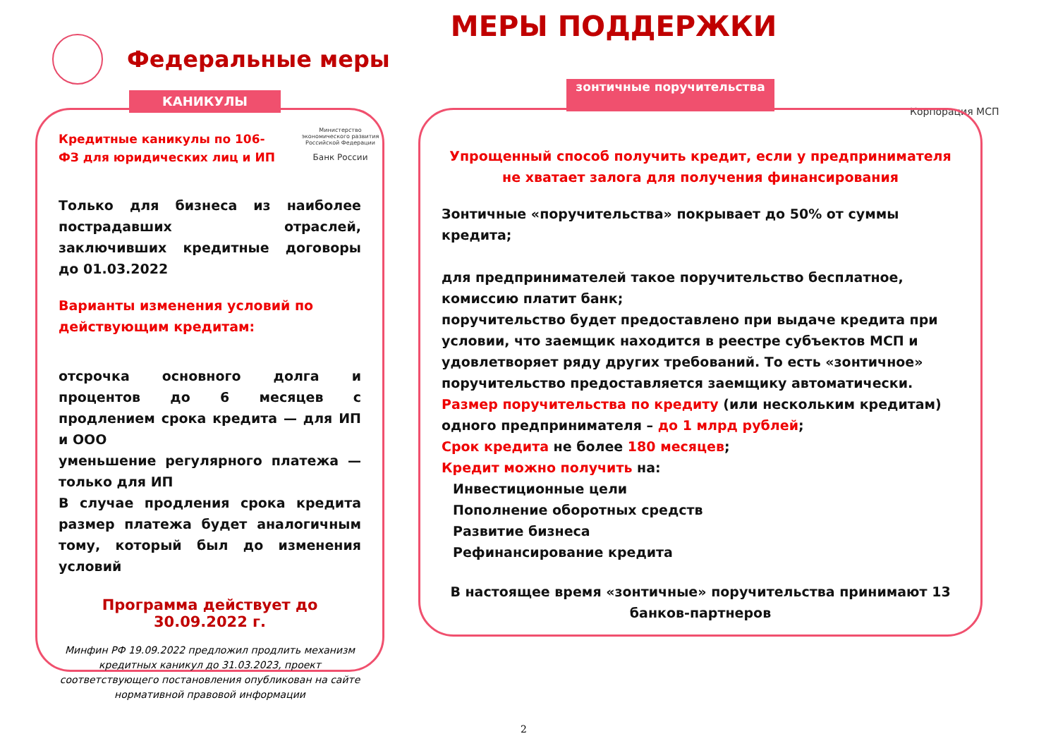МЕРЫ ПОДДЕРЖКИ
Федеральные меры
КАНИКУЛЫ
зонтичные поручительства
Министерство экономического развития Российской Федерации
Банк России
Корпорация МСП
Кредитные каникулы по 106-ФЗ для юридических лиц и ИП
Только для бизнеса из наиболее пострадавших отраслей, заключивших кредитные договоры до 01.03.2022
Варианты изменения условий по действующим кредитам:
отсрочка основного долга и процентов до 6 месяцев с продлением срока кредита — для ИП и ООО
уменьшение регулярного платежа — только для ИП
В случае продления срока кредита размер платежа будет аналогичным тому, который был до изменения условий
Программа действует до
30.09.2022 г.
Минфин РФ 19.09.2022 предложил продлить механизм кредитных каникул до 31.03.2023, проект соответствующего постановления опубликован на сайте нормативной правовой информации
Упрощенный способ получить кредит, если у предпринимателя не хватает залога для получения финансирования
Зонтичные «поручительства» покрывает до 50% от суммы кредита;
для предпринимателей такое поручительство бесплатное, комиссию платит банк;
поручительство будет предоставлено при выдаче кредита при условии, что заемщик находится в реестре субъектов МСП и удовлетворяет ряду других требований. То есть «зонтичное» поручительство предоставляется заемщику автоматически.
Размер поручительства по кредиту (или нескольким кредитам) одного предпринимателя – до 1 млрд рублей;
Срок кредита не более 180 месяцев;
Кредит можно получить на:
Инвестиционные цели
Пополнение оборотных средств
Развитие бизнеса
Рефинансирование кредита
В настоящее время «зонтичные» поручительства принимают 13 банков-партнеров
2